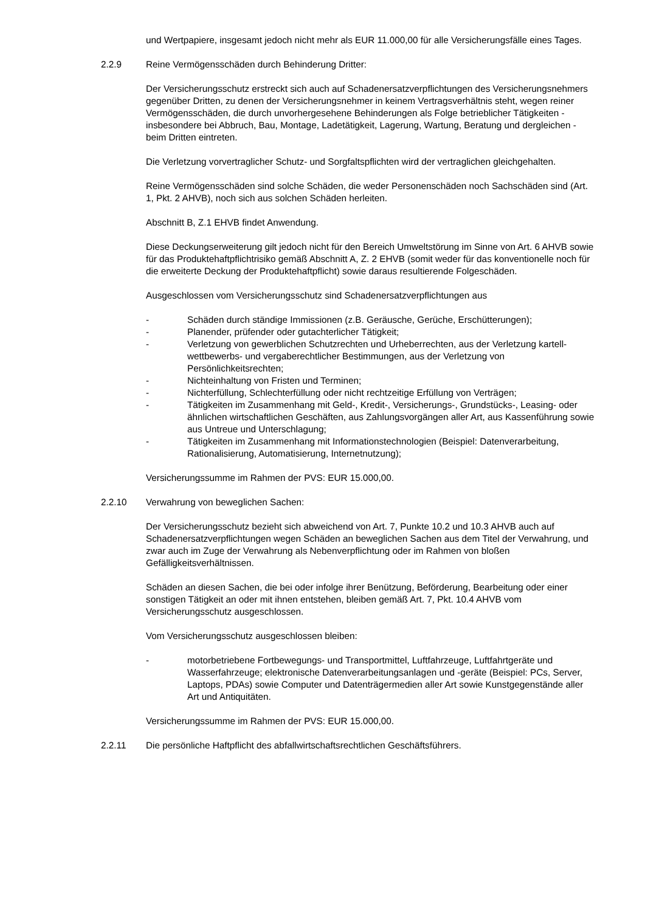und Wertpapiere, insgesamt jedoch nicht mehr als EUR 11.000,00 für alle Versicherungsfälle eines Tages.
2.2.9 Reine Vermögensschäden durch Behinderung Dritter:
Der Versicherungsschutz erstreckt sich auch auf Schadenersatzverpflichtungen des Versicherungsnehmers gegenüber Dritten, zu denen der Versicherungsnehmer in keinem Vertragsverhältnis steht, wegen reiner Vermögensschäden, die durch unvorhergesehene Behinderungen als Folge betrieblicher Tätigkeiten - insbesondere bei Abbruch, Bau, Montage, Ladetätigkeit, Lagerung, Wartung, Beratung und dergleichen - beim Dritten eintreten.
Die Verletzung vorvertraglicher Schutz- und Sorgfaltspflichten wird der vertraglichen gleichgehalten.
Reine Vermögensschäden sind solche Schäden, die weder Personenschäden noch Sachschäden sind (Art. 1, Pkt. 2 AHVB), noch sich aus solchen Schäden herleiten.
Abschnitt B, Z.1 EHVB findet Anwendung.
Diese Deckungserweiterung gilt jedoch nicht für den Bereich Umweltstörung im Sinne von Art. 6 AHVB sowie für das Produktehaftpflichtrisiko gemäß Abschnitt A, Z. 2 EHVB (somit weder für das konventionelle noch für die erweiterte Deckung der Produktehaftpflicht) sowie daraus resultierende Folgeschäden.
Ausgeschlossen vom Versicherungsschutz sind Schadenersatzverpflichtungen aus
- Schäden durch ständige Immissionen (z.B. Geräusche, Gerüche, Erschütterungen);
- Planender, prüfender oder gutachterlicher Tätigkeit;
- Verletzung von gewerblichen Schutzrechten und Urheberrechten, aus der Verletzung kartell- wettbewerbs- und vergaberechtlicher Bestimmungen, aus der Verletzung von Persönlichkeitsrechten;
- Nichteinhaltung von Fristen und Terminen;
- Nichterfüllung, Schlechterfüllung oder nicht rechtzeitige Erfüllung von Verträgen;
- Tätigkeiten im Zusammenhang mit Geld-, Kredit-, Versicherungs-, Grundstücks-, Leasing- oder ähnlichen wirtschaftlichen Geschäften, aus Zahlungsvorgängen aller Art, aus Kassenführung sowie aus Untreue und Unterschlagung;
- Tätigkeiten im Zusammenhang mit Informationstechnologien (Beispiel: Datenverarbeitung, Rationalisierung, Automatisierung, Internetnutzung);
Versicherungssumme im Rahmen der PVS: EUR 15.000,00.
2.2.10 Verwahrung von beweglichen Sachen:
Der Versicherungsschutz bezieht sich abweichend von Art. 7, Punkte 10.2 und 10.3 AHVB auch auf Schadenersatzverpflichtungen wegen Schäden an beweglichen Sachen aus dem Titel der Verwahrung, und zwar auch im Zuge der Verwahrung als Nebenverpflichtung oder im Rahmen von bloßen Gefälligkeitsverhältnissen.
Schäden an diesen Sachen, die bei oder infolge ihrer Benützung, Beförderung, Bearbeitung oder einer sonstigen Tätigkeit an oder mit ihnen entstehen, bleiben gemäß Art. 7, Pkt. 10.4 AHVB vom Versicherungsschutz ausgeschlossen.
Vom Versicherungsschutz ausgeschlossen bleiben:
- motorbetriebene Fortbewegungs- und Transportmittel, Luftfahrzeuge, Luftfahrtgeräte und Wasserfahrzeuge; elektronische Datenverarbeitungsanlagen und -geräte (Beispiel: PCs, Server, Laptops, PDAs) sowie Computer und Datenträgermedien aller Art sowie Kunstgegenstände aller Art und Antiquitäten.
Versicherungssumme im Rahmen der PVS: EUR 15.000,00.
2.2.11 Die persönliche Haftpflicht des abfallwirtschaftsrechtlichen Geschäftsführers.